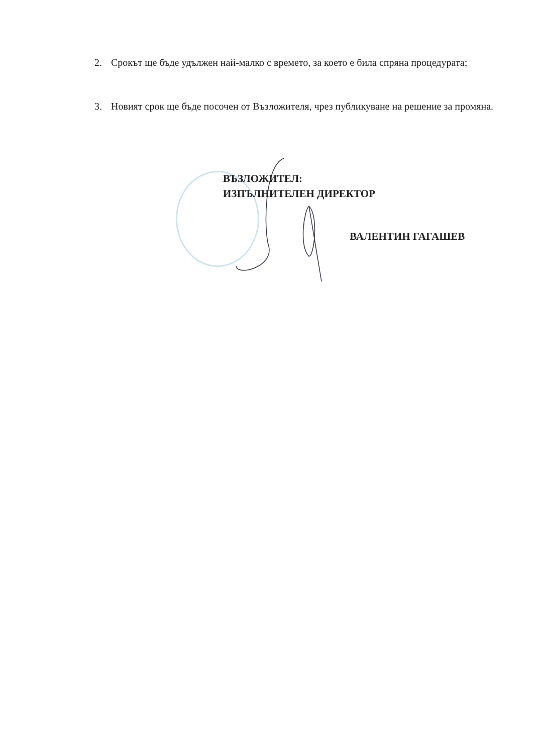2. Срокът ще бъде удължен най-малко с времето, за което е била спряна процедурата;
3. Новият срок ще бъде посочен от Възложителя, чрез публикуване на решение за промяна.
ВЪЗЛОЖИТЕЛ:
ИЗПЪЛНИТЕЛЕН ДИРЕКТОР
ВАЛЕНТИН ГАГАШЕВ